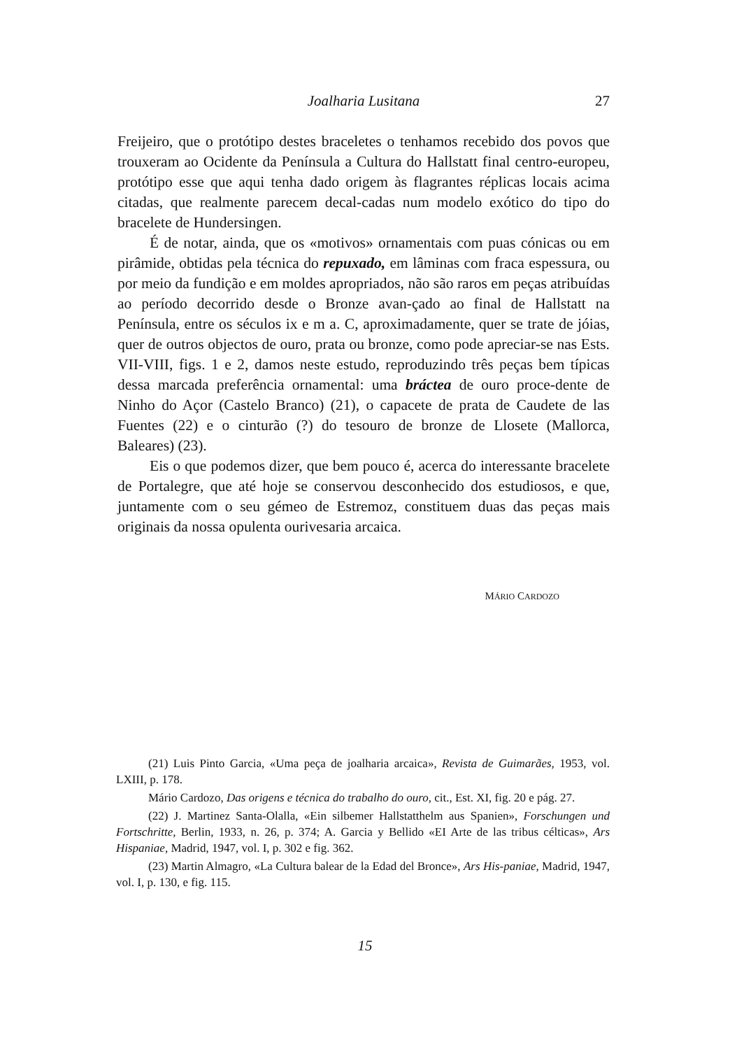Joalharia Lusitana 27
Freijeiro, que o protótipo destes braceletes o tenhamos recebido dos povos que trouxeram ao Ocidente da Península a Cultura do Hallstatt final centro-europeu, protótipo esse que aqui tenha dado origem às flagrantes réplicas locais acima citadas, que realmente parecem decal-cadas num modelo exótico do tipo do bracelete de Hundersingen.
É de notar, ainda, que os «motivos» ornamentais com puas cónicas ou em pirâmide, obtidas pela técnica do repuxado, em lâminas com fraca espessura, ou por meio da fundição e em moldes apropriados, não são raros em peças atribuídas ao período decorrido desde o Bronze avan-çado ao final de Hallstatt na Península, entre os séculos ix e m a. C, aproximadamente, quer se trate de jóias, quer de outros objectos de ouro, prata ou bronze, como pode apreciar-se nas Ests. VII-VIII, figs. 1 e 2, damos neste estudo, reproduzindo três peças bem típicas dessa marcada preferência ornamental: uma bráctea de ouro proce-dente de Ninho do Açor (Castelo Branco) (21), o capacete de prata de Caudete de las Fuentes (22) e o cinturão (?) do tesouro de bronze de Llosete (Mallorca, Baleares) (23).
Eis o que podemos dizer, que bem pouco é, acerca do interessante bracelete de Portalegre, que até hoje se conservou desconhecido dos estudiosos, e que, juntamente com o seu gémeo de Estremoz, constituem duas das peças mais originais da nossa opulenta ourivesaria arcaica.
MÁRIO CARDOZO
(21) Luis Pinto Garcia, «Uma peça de joalharia arcaica», Revista de Guimarães, 1953, vol. LXIII, p. 178.
Mário Cardozo, Das origens e técnica do trabalho do ouro, cit., Est. XI, fig. 20 e pág. 27.
(22) J. Martinez Santa-Olalla, «Ein silbemer Hallstatthelm aus Spanien», Forschungen und Fortschritte, Berlin, 1933, n. 26, p. 374; A. Garcia y Bellido «EI Arte de las tribus célticas», Ars Hispaniae, Madrid, 1947, vol. I, p. 302 e fig. 362.
(23) Martin Almagro, «La Cultura balear de la Edad del Bronce», Ars His-paniae, Madrid, 1947, vol. I, p. 130, e fig. 115.
15